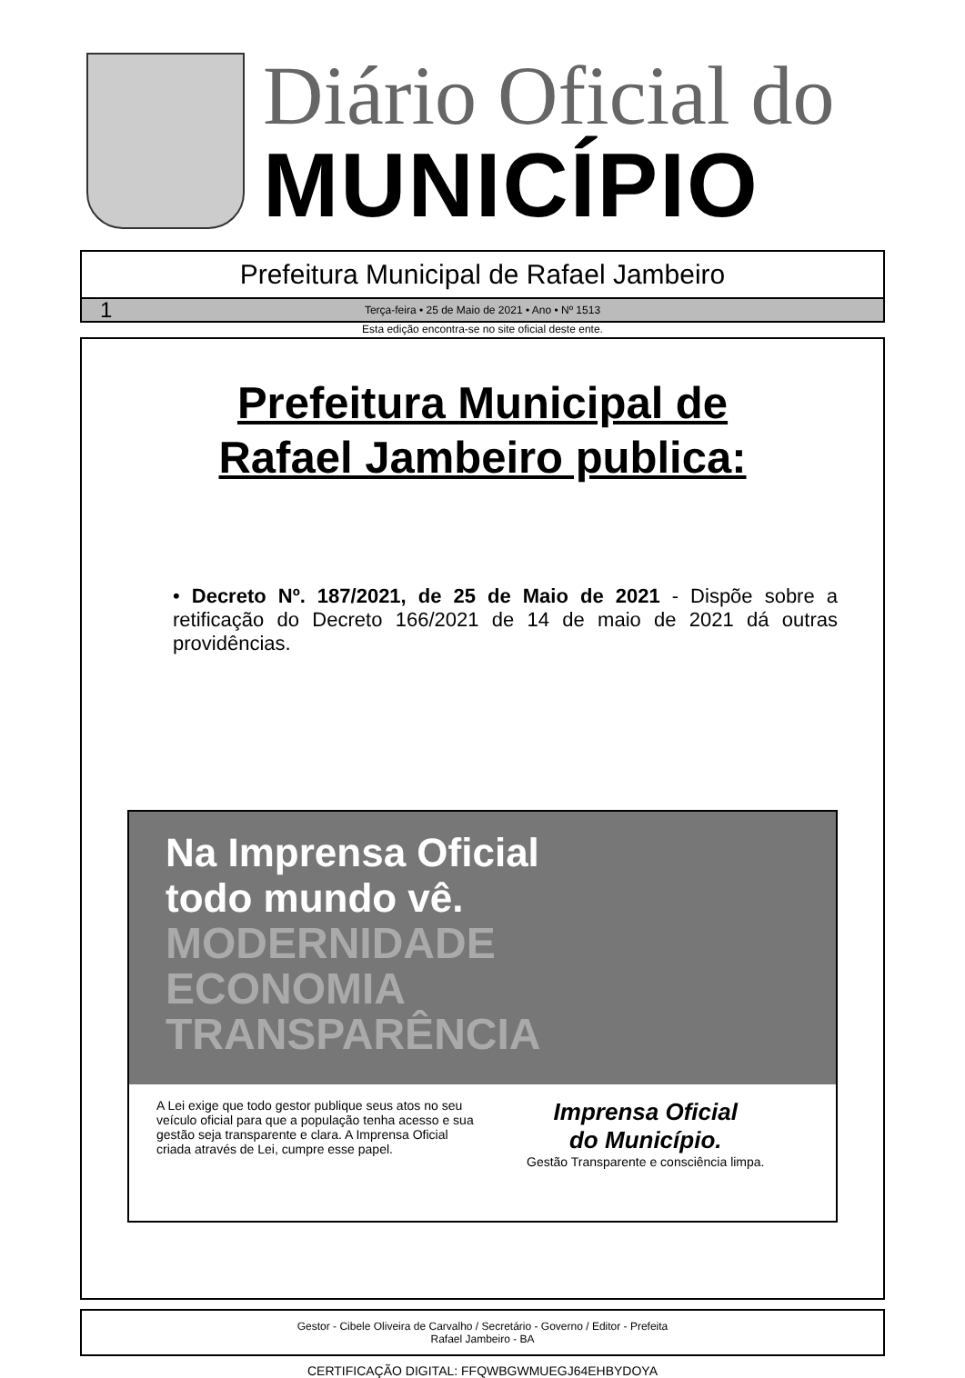Diário Oficial do
MUNICÍPIO
Prefeitura Municipal de Rafael Jambeiro
1 Terça-feira • 25 de Maio de 2021 • Ano • Nº 1513
Esta edição encontra-se no site oficial deste ente.
Prefeitura Municipal de
Rafael Jambeiro publica:
• Decreto Nº. 187/2021, de 25 de Maio de 2021 - Dispõe sobre a retificação do Decreto 166/2021 de 14 de maio de 2021 dá outras providências.
Na Imprensa Oficial
todo mundo vê.
MODERNIDADE
ECONOMIA
TRANSPARÊNCIA
A Lei exige que todo gestor publique seus atos no seu veículo oficial para que a população tenha acesso e sua gestão seja transparente e clara. A Imprensa Oficial criada através de Lei, cumpre esse papel.
Imprensa Oficial
do Município.
Gestão Transparente e consciência limpa.
Gestor - Cibele Oliveira de Carvalho / Secretário - Governo / Editor - Prefeita
Rafael Jambeiro - BA
CERTIFICAÇÃO DIGITAL: FFQWBGWMUEGJ64EHBYDOYA